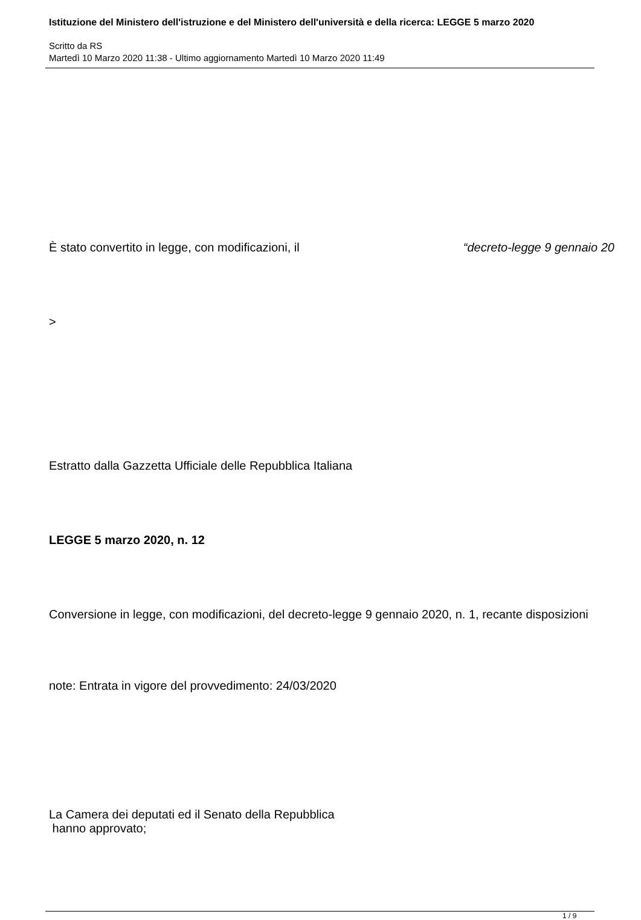Istituzione del Ministero dell'istruzione e del Ministero dell'università e della ricerca: LEGGE 5 marzo 2020
Scritto da RS
Martedì 10 Marzo 2020 11:38 - Ultimo aggiornamento Martedì 10 Marzo 2020 11:49
È stato convertito in legge, con modificazioni, il “decreto-legge 9 gennaio 20
>
Estratto dalla Gazzetta Ufficiale delle Repubblica Italiana
LEGGE 5 marzo 2020, n. 12
Conversione in legge, con modificazioni, del decreto-legge 9 gennaio 2020, n. 1, recante disposizioni
note: Entrata in vigore del provvedimento: 24/03/2020
La Camera dei deputati ed il Senato della Repubblica
hanno approvato;
1 / 9